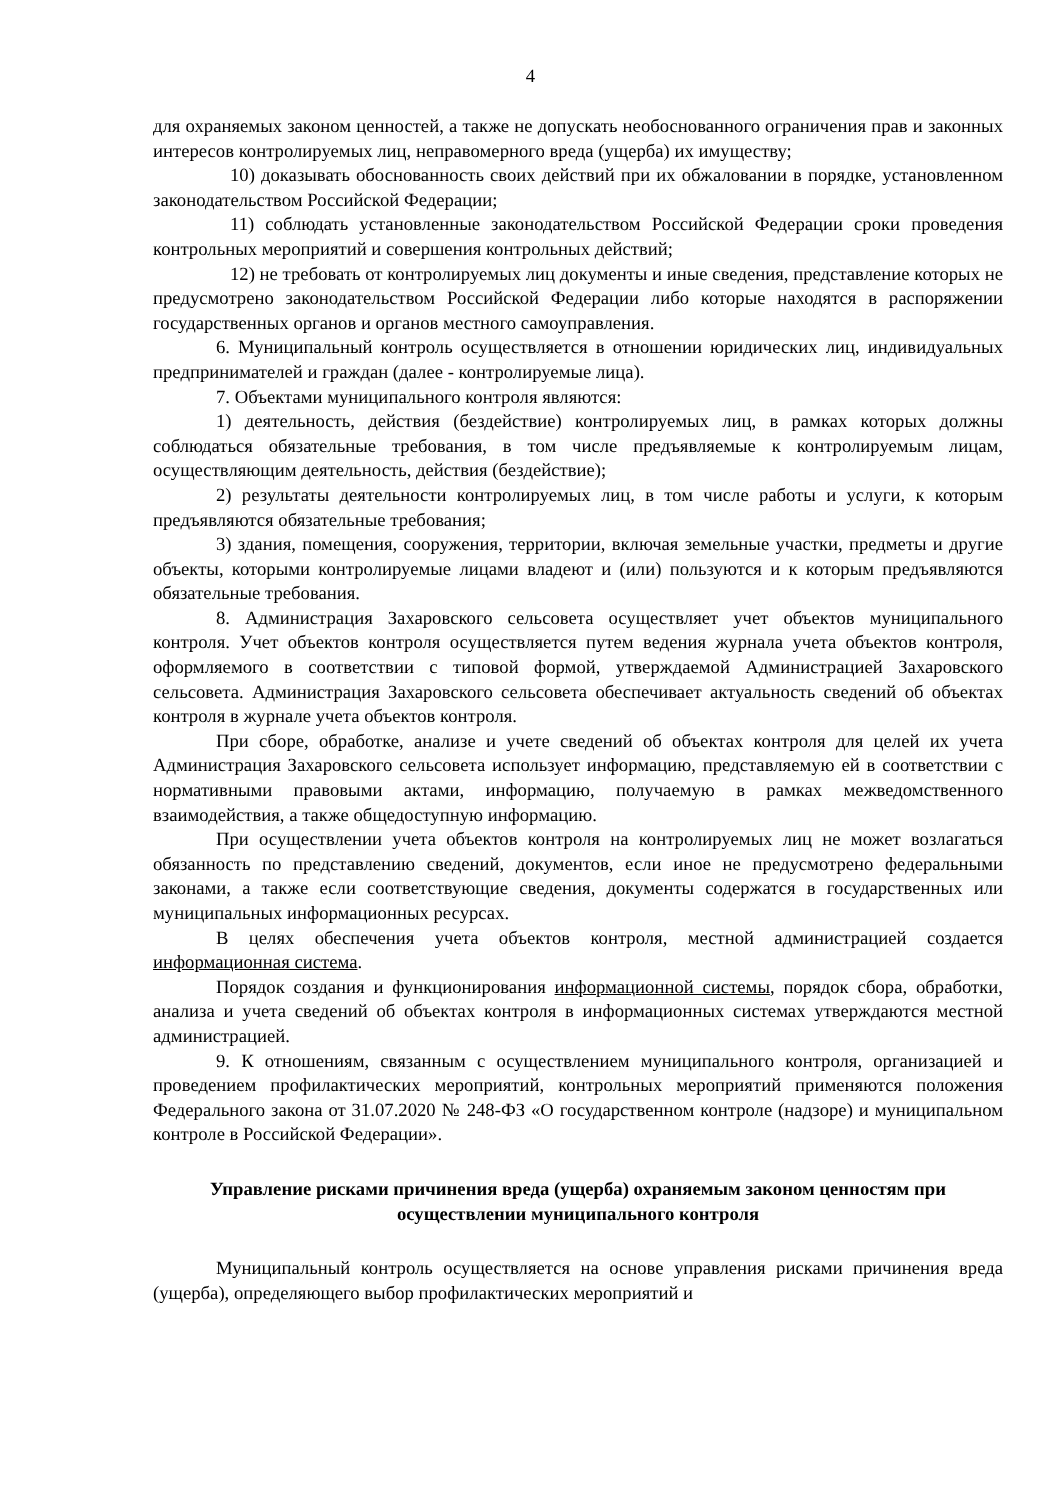4
для охраняемых законом ценностей, а также не допускать необоснованного ограничения прав и законных интересов контролируемых лиц, неправомерного вреда (ущерба) их имуществу;
10) доказывать обоснованность своих действий при их обжаловании в порядке, установленном законодательством Российской Федерации;
11) соблюдать установленные законодательством Российской Федерации сроки проведения контрольных мероприятий и совершения контрольных действий;
12) не требовать от контролируемых лиц документы и иные сведения, представление которых не предусмотрено законодательством Российской Федерации либо которые находятся в распоряжении государственных органов и органов местного самоуправления.
6. Муниципальный контроль осуществляется в отношении юридических лиц, индивидуальных предпринимателей и граждан (далее - контролируемые лица).
7. Объектами муниципального контроля являются:
1) деятельность, действия (бездействие) контролируемых лиц, в рамках которых должны соблюдаться обязательные требования, в том числе предъявляемые к контролируемым лицам, осуществляющим деятельность, действия (бездействие);
2) результаты деятельности контролируемых лиц, в том числе работы и услуги, к которым предъявляются обязательные требования;
3) здания, помещения, сооружения, территории, включая земельные участки, предметы и другие объекты, которыми контролируемые лицами владеют и (или) пользуются и к которым предъявляются обязательные требования.
8. Администрация Захаровского сельсовета осуществляет учет объектов муниципального контроля. Учет объектов контроля осуществляется путем ведения журнала учета объектов контроля, оформляемого в соответствии с типовой формой, утверждаемой Администрацией Захаровского сельсовета. Администрация Захаровского сельсовета обеспечивает актуальность сведений об объектах контроля в журнале учета объектов контроля.
При сборе, обработке, анализе и учете сведений об объектах контроля для целей их учета Администрация Захаровского сельсовета использует информацию, представляемую ей в соответствии с нормативными правовыми актами, информацию, получаемую в рамках межведомственного взаимодействия, а также общедоступную информацию.
При осуществлении учета объектов контроля на контролируемых лиц не может возлагаться обязанность по представлению сведений, документов, если иное не предусмотрено федеральными законами, а также если соответствующие сведения, документы содержатся в государственных или муниципальных информационных ресурсах.
В целях обеспечения учета объектов контроля, местной администрацией создается информационная система.
Порядок создания и функционирования информационной системы, порядок сбора, обработки, анализа и учета сведений об объектах контроля в информационных системах утверждаются местной администрацией.
9. К отношениям, связанным с осуществлением муниципального контроля, организацией и проведением профилактических мероприятий, контрольных мероприятий применяются положения Федерального закона от 31.07.2020 № 248-ФЗ «О государственном контроле (надзоре) и муниципальном контроле в Российской Федерации».
Управление рисками причинения вреда (ущерба) охраняемым законом ценностям при осуществлении муниципального контроля
Муниципальный контроль осуществляется на основе управления рисками причинения вреда (ущерба), определяющего выбор профилактических мероприятий и